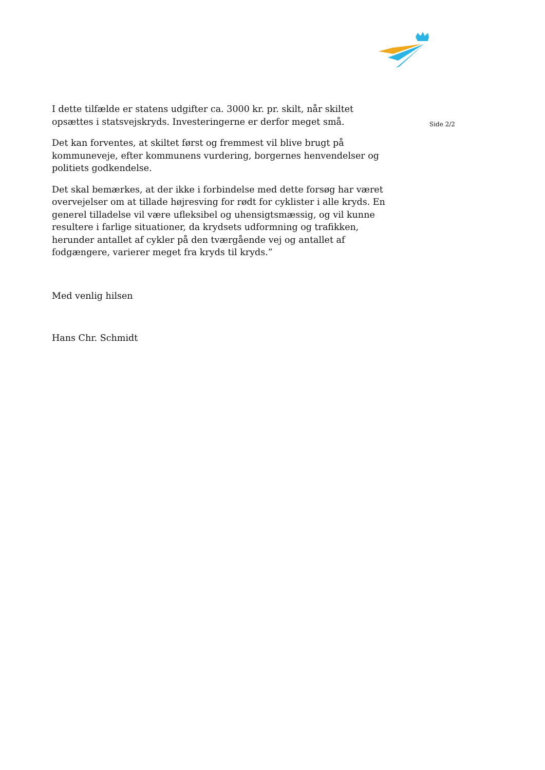I dette tilfælde er statens udgifter ca. 3000 kr. pr. skilt, når skiltet opsættes i statsvejskryds. Investeringerne er derfor meget små.
Det kan forventes, at skiltet først og fremmest vil blive brugt på kommuneveje, efter kommunens vurdering, borgernes henvendelser og politiets godkendelse.
Det skal bemærkes, at der ikke i forbindelse med dette forsøg har været overvejelser om at tillade højresving for rødt for cyklister i alle kryds. En generel tilladelse vil være ufleksibel og uhensigtsmæssig, og vil kunne resultere i farlige situationer, da krydsets udformning og trafikken, herunder antallet af cykler på den tværgående vej og antallet af fodgængere, varierer meget fra kryds til kryds.”
Med venlig hilsen
Hans Chr. Schmidt
Side 2/2